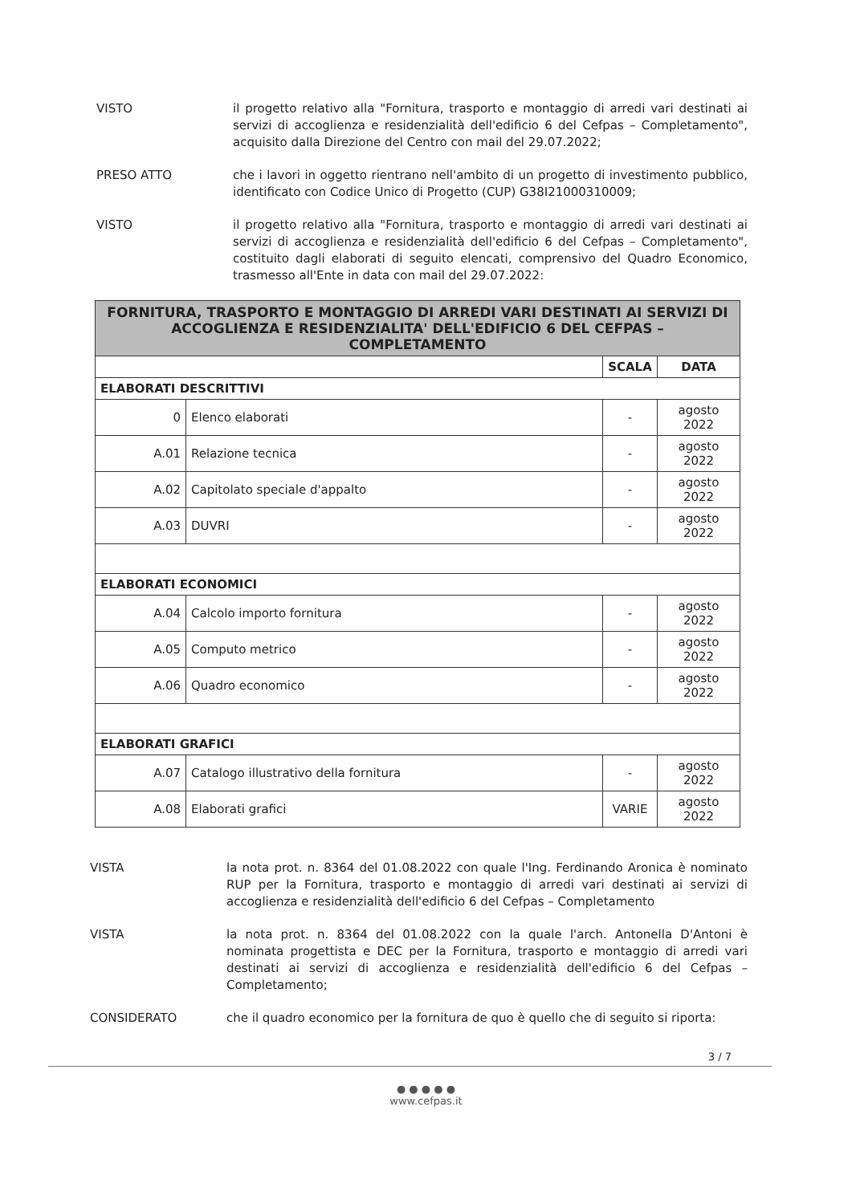VISTO il progetto relativo alla "Fornitura, trasporto e montaggio di arredi vari destinati ai servizi di accoglienza e residenzialità dell'edificio 6 del Cefpas – Completamento", acquisito dalla Direzione del Centro con mail del 29.07.2022;
PRESO ATTO che i lavori in oggetto rientrano nell'ambito di un progetto di investimento pubblico, identificato con Codice Unico di Progetto (CUP) G38I21000310009;
VISTO il progetto relativo alla "Fornitura, trasporto e montaggio di arredi vari destinati ai servizi di accoglienza e residenzialità dell'edificio 6 del Cefpas – Completamento", costituito dagli elaborati di seguito elencati, comprensivo del Quadro Economico, trasmesso all'Ente in data con mail del 29.07.2022:
| FORNITURA, TRASPORTO E MONTAGGIO DI ARREDI VARI DESTINATI AI SERVIZI DI ACCOGLIENZA E RESIDENZIALITA' DELL'EDIFICIO 6 DEL CEFPAS – COMPLETAMENTO | | | |
| | | SCALA | DATA |
| ELABORATI DESCRITTIVI | | | |
| 0 | Elenco elaborati | - | agosto 2022 |
| A.01 | Relazione tecnica | - | agosto 2022 |
| A.02 | Capitolato speciale d'appalto | - | agosto 2022 |
| A.03 | DUVRI | - | agosto 2022 |
| ELABORATI ECONOMICI | | | |
| A.04 | Calcolo importo fornitura | - | agosto 2022 |
| A.05 | Computo metrico | - | agosto 2022 |
| A.06 | Quadro economico | - | agosto 2022 |
| ELABORATI GRAFICI | | | |
| A.07 | Catalogo illustrativo della fornitura | - | agosto 2022 |
| A.08 | Elaborati grafici | VARIE | agosto 2022 |
VISTA la nota prot. n. 8364 del 01.08.2022 con quale l'Ing. Ferdinando Aronica è nominato RUP per la Fornitura, trasporto e montaggio di arredi vari destinati ai servizi di accoglienza e residenzialità dell'edificio 6 del Cefpas – Completamento
VISTA la nota prot. n. 8364 del 01.08.2022 con la quale l'arch. Antonella D'Antoni è nominata progettista e DEC per la Fornitura, trasporto e montaggio di arredi vari destinati ai servizi di accoglienza e residenzialità dell'edificio 6 del Cefpas – Completamento;
CONSIDERATO che il quadro economico per la fornitura de quo è quello che di seguito si riporta:
3 / 7
● ● ● ● ●
www.cefpas.it